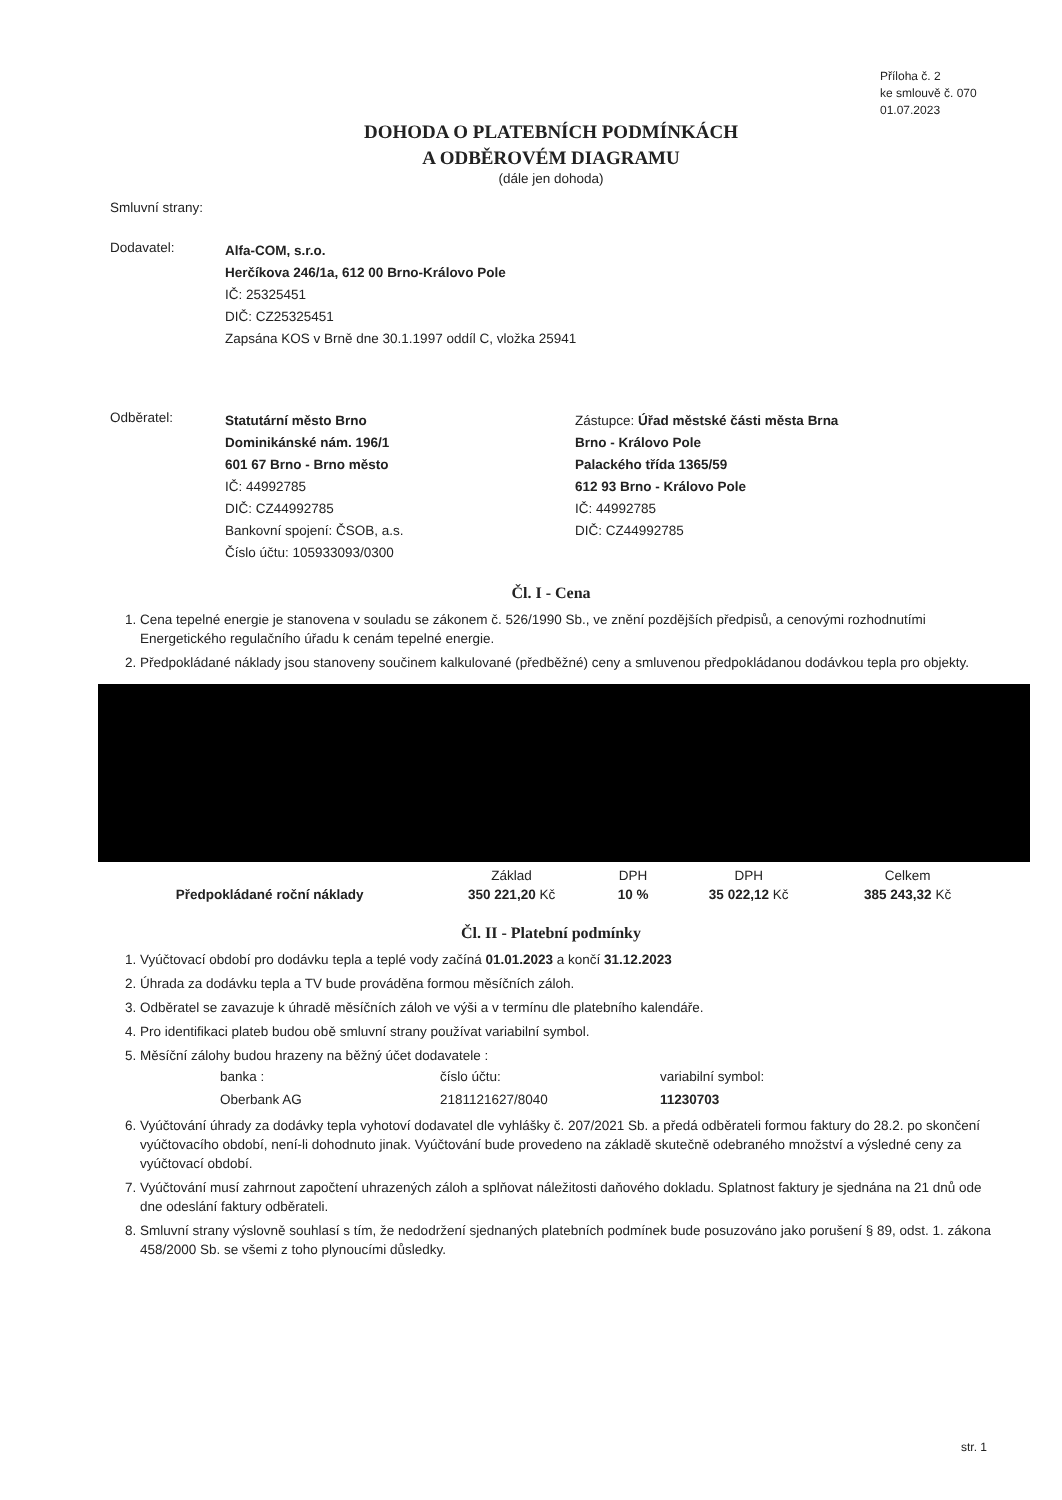Příloha č. 2
ke smlouvě č. 070
01.07.2023
DOHODA O PLATEBNÍCH PODMÍNKÁCH
A ODBĚROVÉM DIAGRAMU
(dále jen dohoda)
Smluvní strany:
Dodavatel:
Alfa-COM, s.r.o.
Herčíkova 246/1a, 612 00 Brno-Královo Pole
IČ: 25325451
DIČ: CZ25325451
Zapsána KOS v Brně dne 30.1.1997 oddíl C, vložka 25941
Odběratel:
Statutární město Brno
Dominikánské nám. 196/1
601 67 Brno - Brno město
IČ: 44992785
DIČ: CZ44992785
Bankovní spojení: ČSOB, a.s.
Číslo účtu: 105933093/0300
Zástupce: Úřad městské části města Brna
Brno - Královo Pole
Palackého třída 1365/59
612 93 Brno - Královo Pole
IČ: 44992785
DIČ: CZ44992785
Čl. I - Cena
1. Cena tepelné energie je stanovena v souladu se zákonem č. 526/1990 Sb., ve znění pozdějších předpisů, a cenovými rozhodnutími Energetického regulačního úřadu k cenám tepelné energie.
2. Předpokládané náklady jsou stanoveny součinem kalkulované (předběžné) ceny a smluvenou předpokládanou dodávkou tepla pro objekty.
| | Základ | DPH | DPH | Celkem |
| --- | --- | --- | --- | --- |
| Předpokládané roční náklady | 350 221,20 Kč | 10 % | 35 022,12 Kč | 385 243,32 Kč |
Čl. II - Platební podmínky
1. Vyúčtovací období pro dodávku tepla a teplé vody začíná 01.01.2023 a končí 31.12.2023
2. Úhrada za dodávku tepla a TV bude prováděna formou měsíčních záloh.
3. Odběratel se zavazuje k úhradě měsíčních záloh ve výši a v termínu dle platebního kalendáře.
4. Pro identifikaci plateb budou obě smluvní strany používat variabilní symbol.
5. Měsíční zálohy budou hrazeny na běžný účet dodavatele :
| banka : | číslo účtu: | variabilní symbol: |
| Oberbank AG | 2181121627/8040 | 11230703 |
6. Vyúčtování úhrady za dodávky tepla vyhotoví dodavatel dle vyhlášky č. 207/2021 Sb. a předá odběrateli formou faktury do 28.2. po skončení vyúčtovacího období, není-li dohodnuto jinak. Vyúčtování bude provedeno na základě skutečně odebraného množství a výsledné ceny za vyúčtovací období.
7. Vyúčtování musí zahrnout započtení uhrazených záloh a splňovat náležitosti daňového dokladu. Splatnost faktury je sjednána na 21 dnů ode dne odeslání faktury odběrateli.
8. Smluvní strany výslovně souhlasí s tím, že nedodržení sjednaných platebních podmínek bude posuzováno jako porušení § 89, odst. 1. zákona 458/2000 Sb. se všemi z toho plynoucími důsledky.
str. 1